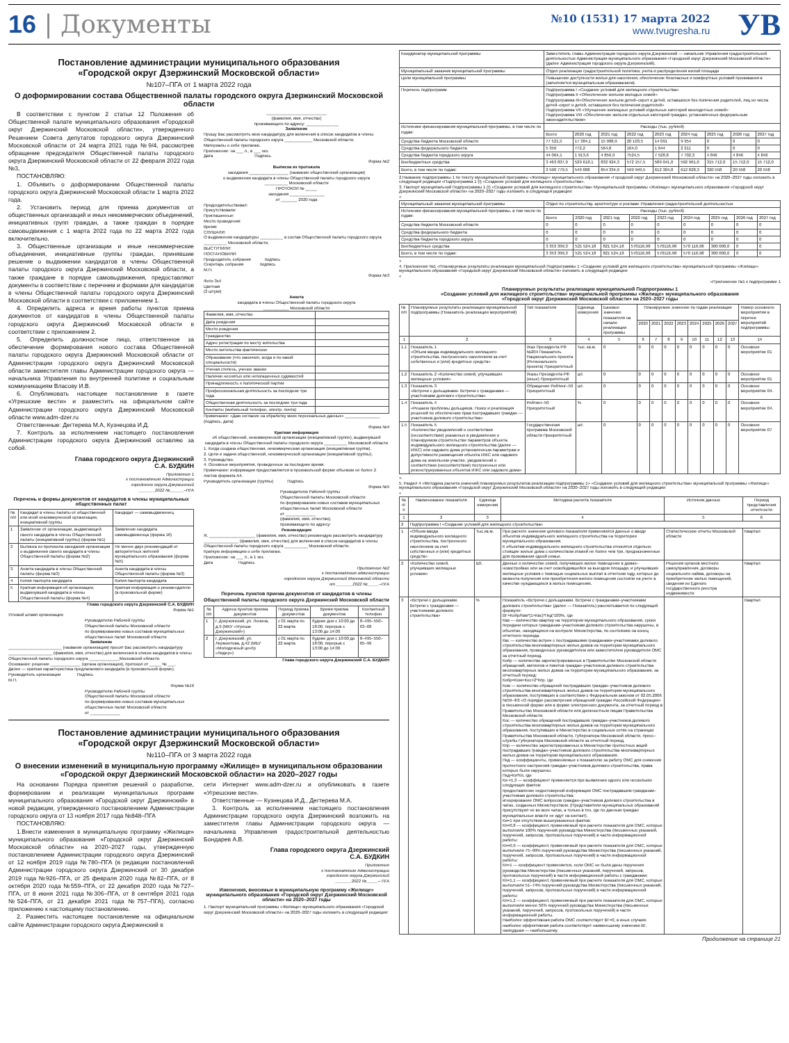16 | Документы
№10 (1531) 17 марта 2022
www.tvugresha.ru
УВ
Постановление администрации муниципального образования
«Городской округ Дзержинский Московской области»
№107–ПГА от 1 марта 2022 года
О доформировании состава Общественной палаты городского округа Дзержинский Московской области
В соответствии с пунктом 2 статьи 12 Положения об Общественной палате муниципального образования «Городской округ Дзержинский Московской области», утвержденного Решением Совета депутатов городского округа Дзержинский Московской области от 24 марта 2021 года №9/4, рассмотрев обращение председателя Общественной палаты городского округа Дзержинский Московской области от 22 февраля 2022 года №3,
ПОСТАНОВЛЯЮ:
1. Объявить о доформировании Общественной палаты городского округа Дзержинский Московской области 1 марта 2022 года.
2. Установить период для приема документов от общественных организаций и иных некоммерческих объединений, инициативных групп граждан, а также граждан в порядке самовыдвижения с 1 марта 2022 года по 22 марта 2022 года включительно.
3. Общественные организации и иные некоммерческие объединения, инициативные группы граждан, принявшие решение о выдвижении кандидатов в члены Общественной палаты городского округа Дзержинский Московской области, а также граждане в порядке самовыдвижения, предоставляют документы в соответствии с перечнем и формами для кандидатов в члены Общественной палаты городского округа Дзержинский Московской области в соответствии с приложением 1.
4. Определить адреса и время работы пунктов приема документов от кандидатов в члены Общественной палаты городского округа Дзержинский Московской области в соответствии с приложением 2.
5. Определить должностное лицо, ответственное за обеспечение формирования нового состава Общественной палаты городского округа Дзержинский Московской области от Администрации городского округа Дзержинский Московской области заместителя главы Администрации городского округа — начальника Управления по внутренней политике и социальным коммуникациям Власову И.В.
6. Опубликовать настоящее постановление в газете «Угрешские вести» и разместить на официальном сайте Администрации городского округа Дзержинский Московской области www.adm-dzer.ru
Ответственные: Дегтерева М.А, Кузнецова И.Д.
7. Контроль за исполнением настоящего постановления Администрации городского округа Дзержинский оставляю за собой.
Глава городского округа Дзержинский
С.А. БУДКИН
Приложение 1
к постановлению Администрации
городского округа Дзержинский
_______2022 №______–ПГА
Перечень и формы документов от кандидатов в члены муниципальных общественных палат
| № п/п | Кандидат в члены палаты от общественной или иной некоммерческой организации, инициативной группы | Кандидат — самовыдвиженец |
| 1 | Заявление от организации, выдвигающей своего кандидата в члены Общественной палаты (инициативной группы) (форма №1) | Заявление кандидата самовыдвиженца (форма 16) |
| 2 | Выписка из протокола заседания организации о выдвижении своего кандидата в члены Общественной палаты (форма №2) | Не менее двух рекомендаций от авторитетных жителей муниципального образования (форма №5) |
| 3 | Анкета кандидата в члены Общественной палаты (форма №3) | Анкета кандидата в члены Общественной палаты (форма №3) |
| 4 | Копия паспорта кандидата | Копия паспорта кандидата |
| 5 | Краткая информация об организации, выдвинувшей кандидата в члены Общественной палаты (форма №4) | Краткая информация о рекомендателе (в произвольной форме) |
Глава городского округа Дзержинский С.А. БУДКИН
Форма №1
Угловой штамп организации
Руководителю Рабочей группы
Общественной палаты Московской области
по формированию новых составов муниципальных
общественных палат Московской области
Заявление
_______________________ (название организации) просит Вас рассмотреть кандидатуру ___________________ (фамилия, имя, отчество) для включения в список кандидатов в члены Общественной палаты городского округа _____________Московской области.
Основание: решение _____________ (органа организации), протокол от _____ № ___.
Далее — краткая характеристика предлагаемого кандидата (в произвольной форме).
Руководитель организации Подпись
М.П.
Форма №16
Руководителю Рабочей группы
Общественной палаты Московской области
по формированию новых составов муниципальных
общественных палат Московской области
от _____________
__________________________
(фамилия, имя, отчество)
проживающего по адресу: ______________
Заявление
Прошу Вас рассмотреть мою кандидатуру для включения в список кандидатов в члены Общественной палаты городского округа ____________ Московской области.
Материалы о себе прилагаю.
Приложение: на ___ л., в ___ экз.
Дата Подпись
Форма №2
Выписка из протокола
заседания _________________ (название общественной организации)
о выдвижении кандидата в члены Общественной палаты городского округа
__________ Московской области
ПРОТОКОЛ № _____
заседания _______________
от _______ 2020 года
Председательствовал:
Присутствовали:
Приглашенные:
Место проведения:
Время:
СЛУШАЛИ:
О выдвижении кандидатуры __________ в состав Общественной палаты городского округа __________ Московской области.
ВЫСТУПИЛИ:
ПОСТАНОВИЛИ:
Председатель собрания подпись
Секретарь собрания подпись
М.П.
Форма №3
Фото 3х4
Цветная
(2 штуки)
Анкета
кандидата в члены Общественной палаты городского округа
___________ Московской области
| Фамилия, имя, отчество | |
| Дата рождения | |
| Место рождения | |
| Гражданство | |
| Адрес регистрации по месту жительства | |
| Место жительства фактическое | |
| Образование (что закончил, когда и по какой специальности) | |
| Ученая степень, ученое звание | |
| Наличие неснятых или непогашенных судимостей | |
| Принадлежность к политической партии | |
| Профессиональная деятельность за последние три года | |
| Общественная деятельность за последние три года | |
| Контакты (мобильный телефон, электр. почта) | |
Примечание: «Даю согласие на обработку моих персональных данных» _______________ (подпись, дата)
Форма №4
Краткая информация
об общественной, некоммерческой организации (инициативной группе), выдвинувшей кандидата в члены Общественной палаты городского округа __________ Московской области
1. Когда создана общественная, некоммерческая организация (инициативная группа).
2. Цели и задачи общественной, некоммерческой организации (инициативной группы).
3. Руководство.
4. Основные мероприятия, проведенные за последнее время.
Примечание: информация предоставляется в произвольной форме объемом не более 2 листов формата А4.
Руководитель организации (группы) Подпись
Форма №5
Руководителю Рабочей группы
Общественной палаты Московской области
по формированию новых составов муниципальных
общественных палат Московской области
от _____________
(фамилия, имя, отчество),
проживающего по адресу:
Рекомендация
Я, ____________________ (фамилия, имя, отчество) рекомендую рассмотреть кандидатуру _______________ (фамилия, имя, отчество) для включения в список кандидатов в члены Общественной палаты городского округа __________ Московской области.
Краткую информацию о себе прилагаю.
Приложение: на ___ л., в 1 экз.
Дата Подпись
Приложение №2
к постановлению администрации
городского округа Дзержинский Московской области
от _______2022 №_____–ПГА
Перечень пунктов приема документов от кандидатов в члены Общественной палаты городского округа Дзержинский Московской области
| № п/п | Адреса пунктов приема документов | Период приема документов | Время приема документов | Контактный телефон |
| --- | --- | --- | --- | --- |
| 1 | г. Дзержинский, ул. Ленина, д.9 (МКУ «Угреша-Дзержинский») | с 01 марта по 22 марта | будние дни с 10:00 до 18:00, перерыв с 13:00 до 14:00 | 8–495–550–03–68 |
| 2 | г. Дзержинский, ул. Лермонтова, д.42 (МБУ «Молодежный центр «Лидер») | с 01 марта по 22 марта | будние дни с 10:00 до 18:00, перерыв с 13:00 до 14:00 | 8–495–550–65–99 |
Глава городского округа Дзержинский С.А. БУДКИН
Постановление администрации муниципального образования
«Городской округ Дзержинский Московской области»
№110–ПГА от 3 марта 2022 года
О внесении изменений в муниципальную программу «Жилище» в муниципальном образовании «Городской округ Дзержинский Московской области» на 2020–2027 годы
На основании Порядка принятия решений о разработке, формировании и реализации муниципальных программ муниципального образования «Городской округ Дзержинский» в новой редакции, утвержденного постановлением Администрации городского округа от 13 ноября 2017 года №848–ПГА
ПОСТАНОВЛЯЮ:
1.Внести изменения в муниципальную программу «Жилище» муниципального образования «Городской округ Дзержинский Московской области» на 2020–2027 годы, утвержденную постановлением Администрации городского округа Дзержинский от 12 ноября 2019 года №780–ПГА (в редакции постановлений Администрации городского округа Дзержинский от 30 декабря 2019 года №926–ПГА, от 25 февраля 2020 года №82–ПГА, от 8 октября 2020 года №559–ПГА, от 22 декабря 2020 года №727–ПГА, от 8 июня 2021 года №306–ПГА, от 8 сентября 2021 года №524–ПГА, от 21 декабря 2021 года №757–ПГА), согласно приложению к настоящему постановлению.
2. Разместить настоящее постановление на официальном сайте Администрации городского округа Дзержинский в
сети Интернет www.adm-dzer.ru и опубликовать в газете «Угрешские вести».
Ответственные — Кузнецова И.Д., Дегтерева М.А.
3. Контроль за исполнением настоящего постановления Администрации городского округа Дзержинский возложить на заместителя главы Администрации городского округа — начальника Управления градостроительной деятельностью Бондарев А.В.
Глава городского округа Дзержинский
С.А. БУДКИН
Приложение
к постановлению Администрации
городского округа Дзержинский
_______2022 №_____– ПГА
Изменения, вносимые в муниципальную программу «Жилище» муниципального образования «Городской округ Дзержинский Московской области» на 2020–2027 годы
1. Паспорт муниципальной программы «Жилище» муниципального образования «Городской округ Дзержинский Московской области» на 2020–2027 годы изложить в следующей редакции:
| Координатор муниципальной программы | Заместитель главы Администрации городского округа Дзержинский — начальник Управления градостроительной деятельностью Администрации муниципального образования «Городской округ Дзержинский Московской области» (далее Администрация городского округа Дзержинский). | | | | | | | | |
| Муниципальный заказчик муниципальной программы | Отдел реализации градостроительной политики, учета и распределения жилой площади | | | | | | | | |
| Цели муниципальной программы | Повышение доступности жилья для населения, обеспечение безопасных и комфортных условий проживания в (заполняется муниципальным образованием). | | | | | | | | |
| Перечень подпрограмм | Подпрограмма I «Создание условий для жилищного строительства» Подпрограмма II «Обеспечение жильем молодых семей» Подпрограмма III«Обеспечение жильем детей–сирот и детей, оставшихся без попечения родителей, лиц из числа детей–сирот и детей, оставшихся без попечения родителей» Подпрограмма VII «Улучшение жилищных условий отдельных категорий многодетных семей» Подпрограмма VIII «Обеспечение жильем отдельных категорий граждан, установленных федеральным законодательством» | | | | | | | | |
| Источники финансирования муниципальной программы, в том числе по годам: | Расходы (тыс. рублей) | | | | | | | | |
| | Всего | 2020 год | 2021 год | 2022 год | 2023 год | 2024 год | 2025 год | 2026 год | 2027 год |
| Средства бюджета Московской области | 77 521,5 | 17 384,1 | 15 988,9 | 20 103,5 | 14 091 | 9 954 | 0 | 0 | 0 |
| Средства федерального бюджета | 5 356 | 772,2 | 564,8 | 164,0 | 1 644 | 2 211 | 0 | 0 | 0 |
| Средства бюджета городского округа | 44 064,1 | 1 913,6 | 4 856,9 | 7524,5 | 7 528,8 | 7 702,3 | 4 846 | 4 846 | 4 846 |
| Внебюджетные средства | 3 463 837,9 | 529 618,1 | 832 924,3 | 572 157,5 | 589 041,0 | 592 961,0 | 315 712,0 | 15 712,0 | 15 712,0 |
| Всего, в том числе по годам: | 3 590 779,5 | 549 688 | 854 334,9 | 599 949,5 | 612 304,8 | 612 828,3 | 320 558 | 20 558 | 20 558 |
2.Название подпрограммы 1 по тексту муниципальной программы «Жилище» муниципального образования «Городской округ Дзержинский Московской области» на 2020–2027 годы изложить в следующей редакции «Подпрограмма 1 (I) «Создание условий для жилищного строительства».
3. Паспорт муниципальной Подпрограммы 1 (I) «Создание условий для жилищного строительства» Муниципальной программы «Жилище» муниципального образования «Городской округ Дзержинский Московской области» на 2020–2027 годы изложить в следующей редакции:
«
| Муниципальный заказчик муниципальной программы | Отдел по строительству, архитектуре и рекламе Управления градостроительной деятельностью | | | | | | | | |
| Источники финансирования муниципальной программы, в том числе по годам: | Расходы (тыс. рублей) | | | | | | | | |
| | Всего | 2020 год | 2021 год | 2022 год | 2023 год | 2024 год | 2025 год | 2026 год | 2027 год |
| Средства бюджета Московской области | 0 | 0 | 0 | 0 | 0 | 0 | 0 | 0 | 0 |
| Средства федерального бюджета | 0 | 0 | 0 | 0 | 0 | 0 | 0 | 0 | 0 |
| Средства бюджета городского округа | 0 | 0 | 0 | 0 | 0 | 0 | 0 | 0 | 0 |
| Внебюджетные средства | 3 353 399,3 | 521 524,18 | 821 524,18 | 570116,98 | 570116,98 | 570 116,98 | 300 000,0 | 0 | 0 |
| Всего, в том числе по годам: | 3 353 399,3 | 521 524,18 | 821 524,18 | 570116,98 | 570116,98 | 570 116,98 | 300 000,0 | 0 | 0 |
»
4. Приложение №1 «Планируемые результаты реализации муниципальной Подпрограммы 1 «Создание условий для жилищного строительства» муниципальной программы «Жилище» муниципального образования «Городской округ Дзержинский Московской области» изложить в следующей редакции:
«
«Приложение №1 к подпрограмме 1
Планируемые результаты реализации муниципальной Подпрограммы 1
«Создание условий для жилищного строительства» муниципальной программы «Жилище» муниципального образования
«Городской округ Дзержинский Московской области» на 2020–2027 годы
| № п/п | Планируемые результаты реализации муниципальной подпрограммы (Показатель реализации мероприятий) | Тип показателя | Единица измерения | Базовое значение показателя на начало реализации программы | Планируемое значение по годам реализации | | | | | | | | Номер основного мероприятия в перечне мероприятий подпрограммы |
| | | | | | 2020 | 2021 | 2022 | 2023 | 2024 | 2025 | 2026 | 2027 | |
| 1 | 2 | 3 | 4 | 5 | 6 | 7 | 8 | 9 | 10 | 11 | 12 | 13 | 14 |
| 1.1 | Показатель 1 «Объем ввода индивидуального жилищного строительства, построенного населением за счет собственных и (или) кредитных средств» | Указ Президента РФ №204 Показатель Национального проекта (Регионального проекта) Приоритетный | тыс. кв.м. | 0 | 0 | 0 | 0 | 0 | 0 | 0 | 0 | 0 | Основное мероприятие 01 |
| 1.2 | Показатель 2 «Количество семей, улучшивших жилищные условия» | Указы Президента РФ (иные) Приоритетный | шт. | 0 | 0 | 0 | 0 | 0 | 0 | 0 | 0 | 0 | Основное мероприятие 01 |
| 1.3 | Показатель 3 «Встречи с дольщиками. Встречи с гражданами — участниками долевого строительства» | Обращение Рейтинг–50 Приоритетный | шт. | 0 | 0 | 0 | 0 | 0 | 0 | 0 | 0 | 0 | Основное мероприятие 04. |
| 1.4 | Показатель 4 «Решаем проблемы дольщиков. Поиск и реализация решений по обеспечению прав пострадавших граждан — участников долевого строительства» | Рейтинг–50 Приоритетный | % | 0 | 0 | 0 | 0 | 0 | 0 | 0 | 0 | 0 | Основное мероприятие 04. |
| 1.5 | Показатель 5 «Количество уведомлений о соответствии (несоответствии) указанных в уведомлении о планируемом строительстве параметров объекта индивидуального жилищного строительства (далее — ИЖС) или садового дома установленным параметрам и допустимости размещения объекта ИЖС или садового дома на земельном участке, уведомлений о соответствии (несоответствии) построенных или реконструированных объектов ИЖС или садового дома» | Государственная программа Московской области Приоритетный | шт. | 0 | 0 | 0 | 0 | 0 | 0 | 0 | 0 | 0 | Основное мероприятие 07 |
».
5. Раздел 4 «Методика расчета значений планируемых результатов реализации подпрограммы 1» «Создание условий для жилищного строительства» муниципальной программы «Жилище» муниципального образования «Городской округ Дзержинский Московской области» на 2020–2027 годы изложить в следующей редакции:
«
| № п/п | Наименование показателя | Единица измерения | Методика расчета показателя | Источник данных | Период представления отчетности |
| --- | --- | --- | --- | --- | --- |
| 1 | 2 | 3 | 4 | 5 | 6 |
| 2 | Подпрограмма I «Создание условий для жилищного строительства» | | | | |
| 1 | «Объем ввода индивидуального жилищного строительства, построенного населением за счет собственных и (или) кредитных средств» | Тыс.кв.м. | При расчете значения целевого показателя применяются данные о вводе объектов индивидуального жилищного строительства на территории муниципального образования. К объектам индивидуального жилищного строительства относятся отдельно стоящие жилые дома с количеством этажей не более чем три, предназначенные для проживания одной семьи. | Статистические отчеты Московской области | Квартал |
| 2 | «Количество семей, улучшивших жилищные условия» | Шт. | Данные о количестве семей, получивших жилое помещение в домах–новостройках или за счет освободившейся за выездом площади, и улучшивших жилищные условия с помощью социальных выплат в отчетном году, которые до момента получения или приобретения жилого помещения состояли на учете в качестве нуждающихся в жилых помещениях. | Решения органов местного самоуправления, договоры социального найма, договоры на приобретение жилых помещений, сведения из Единого государственного реестра недвижимости | Квартал |
| 3 | «Встречи с дольщиками. Встречи с гражданами — участниками долевого строительства» | % | Показатель «Встречи с дольщиками. Встречи с гражданами–участниками долевого строительства» (далее — Показатель) рассчитывается по следующей формуле: ВГ=Кобр/Квв*(1+Квс)*Пкд*100%, где Квв — количество квартир на территории муниципального образования, сроки передачи которых гражданам–участникам долевого строительства нарушены, в объектах, находящихся на контроле Министерства, по состоянию на конец отчетного периода. Квс — количество встреч с пострадавшими гражданами–участниками долевого строительства многоквартирных жилых домов на территории муниципального образования, проведенных руководителем или заместителем руководителя ОМС за отчетный период. Кобр — количество зарегистрированных в Правительстве Московской области обращений, митингов и пикетов граждан–участников долевого строительства многоквартирных жилых домов на территории муниципального образования, за отчетный период: Кобр=Ком+Кос+2*Кпр, где Ком — количество обращений пострадавших граждан–участников долевого строительства многоквартирных жилых домов на территории муниципального образования, поступивших в соответствии с Федеральным законом от 02.05.2006 №59–ФЗ «О порядке рассмотрения обращений граждан Российской Федерации» в письменной форме или в форме электронного документа, за отчетный период в Правительство Московской области или должностным лицам Правительства Московской области. Кос — количество обращений пострадавших граждан–участников долевого строительства многоквартирных жилых домов на территории муниципального образования, поступивших в Министерство в социальных сетях на страницах Правительства Московской области, Губернатора Московской области, пресс–службы Губернатора Московской области за отчетный период. Кпр — количество зарегистрированных в Министерстве протестных акций пострадавших граждан–участников долевого строительства многоквартирных жилых домов на территории муниципального образования. Пкд — коэффициенты, применяемые к показателю за работу ОМС для снижения протестного настроения граждан–участников долевого строительства, права которых были нарушены. Пкд=Ки*Кп, где Ки =1,3 — коэффициент применяется при выявлении одного или нескольких следующих фактов: предоставление недостоверной информации ОМС пострадавшим гражданам–участникам долевого строительства; игнорирование ОМС вопросов граждан–участников долевого строительства в чатах, созданных Министерством. (Представители муниципальных образований присутствуют не во всех чатах, а только в тех, где по данным граждан муниципальные власти не идут на контакт). Ки=1 при отсутствии вышеуказанных фактов; Кп=0,8 — коэффициент, применяемый при расчете показателя для ОМС, которые выполнили 100% поручений руководства Министерства (письменных указаний, поручений, запросов, протокольных поручений) в части информационной работы; Кп=0,9 — коэффициент, применяемый при расчете показателя для ОМС, которые выполнили 75–99% поручений руководства Министерства (письменных указаний, поручений, запросов, протокольных поручений) в части информационной работы; Кп=1 — коэффициент применяется, если ОМС не были даны поручения руководства Министерства (письменных указаний, поручений, запросов, протокольных поручений) в части информационной работы с гражданами; Кп=1,1 — коэффициент, применяемый при расчете показателя для ОМС, которые выполнили 51–74% поручений руководства Министерства (письменных указаний, поручений, запросов, протокольных поручений) в части информационной работы; Кп=1,2 — коэффициент, применяемый при расчете показателя для ОМС, которые выполнили менее 50% поручений руководства Министерства (письменных указаний, поручений, запросов, протокольных поручений) в части информационной работы. Наиболее эффективная работа ОМС соответствует ВГ=0, в иных случаях наиболее эффективная работа соответствует наименьшему значению ВГ, наихудшая — наибольшему. | | Квартал |
Продолжение на странице 21